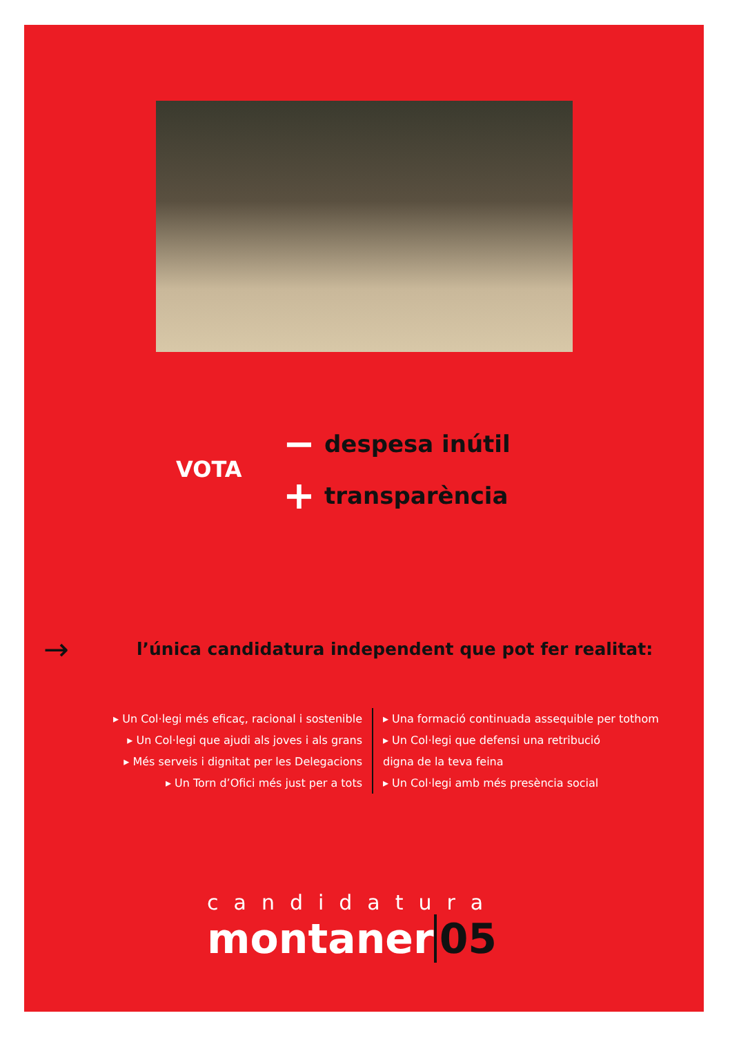VOTA
− despesa inútil
+ transparència
→ l’única candidatura independent que pot fer realitat:
▸ Un Col·legi més eficaç, racional i sostenible
▸ Un Col·legi que ajudi als joves i als grans
▸ Més serveis i dignitat per les Delegacions
▸ Un Torn d’Ofici més just per a tots
▸ Una formació continuada assequible per tothom
▸ Un Col·legi que defensi una retribució
digna de la teva feina
▸ Un Col·legi amb més presència social
candidatura
montaner 05